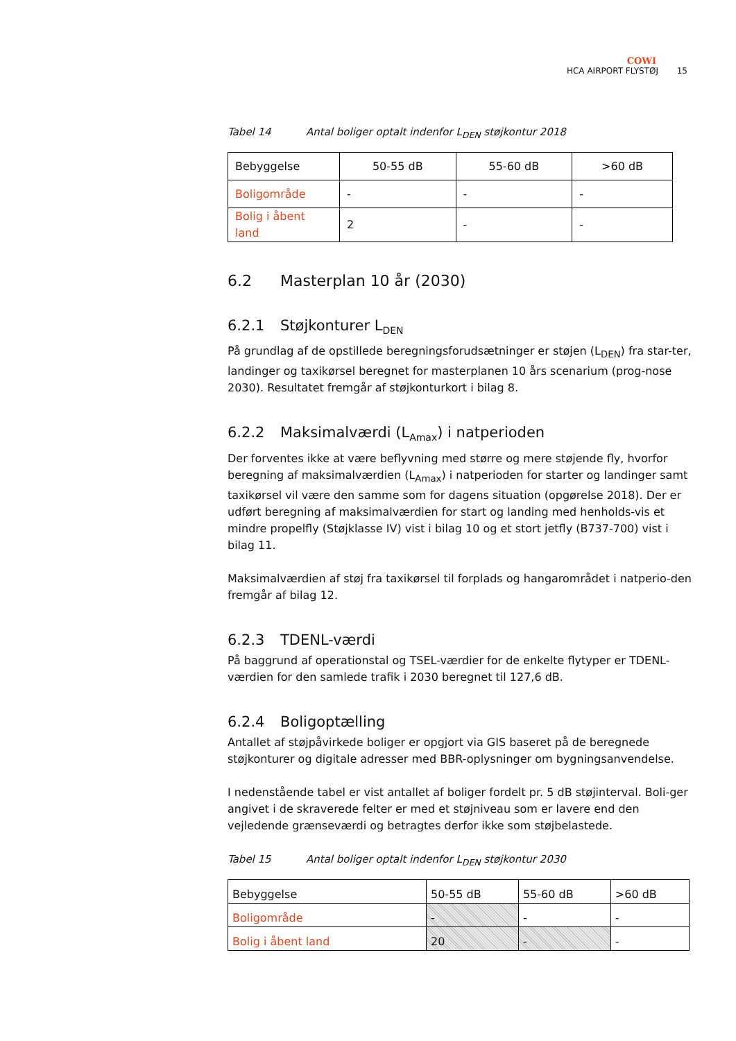COWI
HCA AIRPORT FLYSTØJ 15
Tabel 14 Antal boliger optalt indenfor L<sub>DEN</sub> støjkontur 2018
| Bebyggelse | 50-55 dB | 55-60 dB | >60 dB |
| Boligområde | - | - | - |
| Bolig i åbent land | 2 | - | - |
6.2 Masterplan 10 år (2030)
6.2.1 Støjkonturer L<sub>DEN</sub>
På grundlag af de opstillede beregningsforudsætninger er støjen (L<sub>DEN</sub>) fra star-ter, landinger og taxikørsel beregnet for masterplanen 10 års scenarium (prog-nose 2030). Resultatet fremgår af støjkonturkort i bilag 8.
6.2.2 Maksimalværdi (L<sub>Amax</sub>) i natperioden
Der forventes ikke at være beflyvning med større og mere støjende fly, hvorfor beregning af maksimalværdien (L<sub>Amax</sub>) i natperioden for starter og landinger samt taxikørsel vil være den samme som for dagens situation (opgørelse 2018). Der er udført beregning af maksimalværdien for start og landing med henholds-vis et mindre propelfly (Støjklasse IV) vist i bilag 10 og et stort jetfly (B737-700) vist i bilag 11.
Maksimalværdien af støj fra taxikørsel til forplads og hangarområdet i natperio-den fremgår af bilag 12.
6.2.3 TDENL-værdi
På baggrund af operationstal og TSEL-værdier for de enkelte flytyper er TDENL-værdien for den samlede trafik i 2030 beregnet til 127,6 dB.
6.2.4 Boligoptælling
Antallet af støjpåvirkede boliger er opgjort via GIS baseret på de beregnede støjkonturer og digitale adresser med BBR-oplysninger om bygningsanvendelse.
I nedenstående tabel er vist antallet af boliger fordelt pr. 5 dB støjinterval. Boli-ger angivet i de skraverede felter er med et støjniveau som er lavere end den vejledende grænseværdi og betragtes derfor ikke som støjbelastede.
Tabel 15 Antal boliger optalt indenfor L<sub>DEN</sub> støjkontur 2030
| Bebyggelse | 50-55 dB | 55-60 dB | >60 dB |
| Boligområde | - | - | - |
| Bolig i åbent land | 20 | - | - |